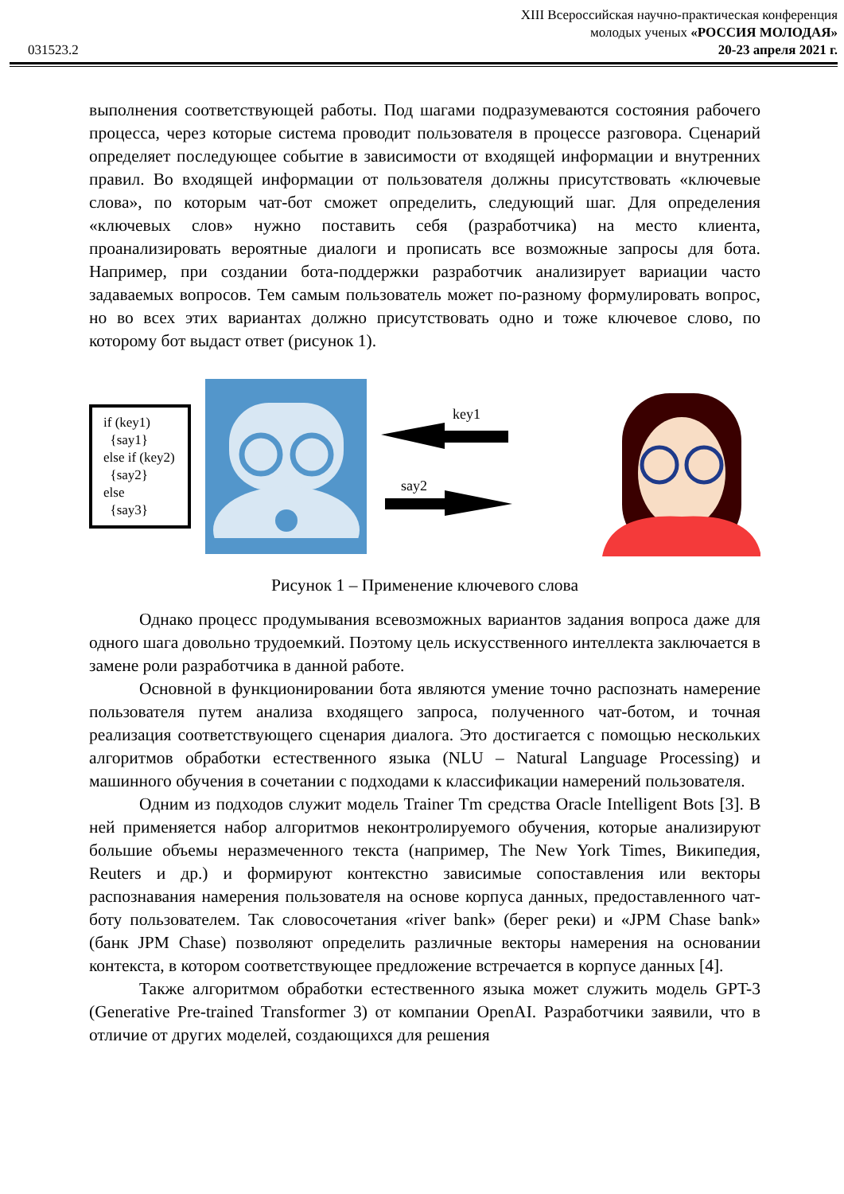031523.2
XIII Всероссийская научно-практическая конференция
молодых ученых «РОССИЯ МОЛОДАЯ»
20-23 апреля 2021 г.
выполнения соответствующей работы. Под шагами подразумеваются состояния рабочего процесса, через которые система проводит пользователя в процессе разговора. Сценарий определяет последующее событие в зависимости от входящей информации и внутренних правил. Во входящей информации от пользователя должны присутствовать «ключевые слова», по которым чат-бот сможет определить, следующий шаг. Для определения «ключевых слов» нужно поставить себя (разработчика) на место клиента, проанализировать вероятные диалоги и прописать все возможные запросы для бота. Например, при создании бота-поддержки разработчик анализирует вариации часто задаваемых вопросов. Тем самым пользователь может по-разному формулировать вопрос, но во всех этих вариантах должно присутствовать одно и тоже ключевое слово, по которому бот выдаст ответ (рисунок 1).
if (key1)
{say1}
else if (key2)
{say2}
else
{say3}
key1
say2
Рисунок 1 – Применение ключевого слова
Однако процесс продумывания всевозможных вариантов задания вопроса даже для одного шага довольно трудоемкий. Поэтому цель искусственного интеллекта заключается в замене роли разработчика в данной работе.
Основной в функционировании бота являются умение точно распознать намерение пользователя путем анализа входящего запроса, полученного чат-ботом, и точная реализация соответствующего сценария диалога. Это достигается с помощью нескольких алгоритмов обработки естественного языка (NLU – Natural Language Processing) и машинного обучения в сочетании с подходами к классификации намерений пользователя.
Одним из подходов служит модель Trainer Tm средства Oracle Intelligent Bots [3]. В ней применяется набор алгоритмов неконтролируемого обучения, которые анализируют большие объемы неразмеченного текста (например, The New York Times, Википедия, Reuters и др.) и формируют контекстно зависимые сопоставления или векторы распознавания намерения пользователя на основе корпуса данных, предоставленного чат-боту пользователем. Так словосочетания «river bank» (берег реки) и «JPM Chase bank» (банк JPM Chase) позволяют определить различные векторы намерения на основании контекста, в котором соответствующее предложение встречается в корпусе данных [4].
Также алгоритмом обработки естественного языка может служить модель GPT-3 (Generative Pre-trained Transformer 3) от компании OpenAI. Разработчики заявили, что в отличие от других моделей, создающихся для решения